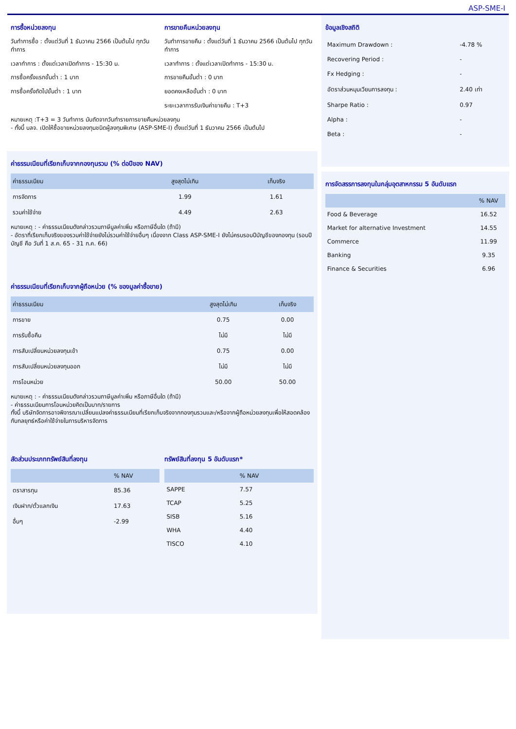ASP-SME-I
การซื้อหน่วยลงทุน
วันทำการซื้อ : ตั้งแต่วันที่ 1 ธันวาคม 2566 เป็นต้นไป ทุกวันทำการ
เวลาทำการ : ตั้งแต่เวลาเปิดทำการ - 15:30 น.
การซื้อครั้งแรกขั้นต่ำ : 1 บาท
การซื้อครั้งถัดไปขั้นต่ำ : 1 บาท
การขายคืนหน่วยลงทุน
วันทำการขายคืน : ตั้งแต่วันที่ 1 ธันวาคม 2566 เป็นต้นไป ทุกวันทำการ
เวลาทำการ : ตั้งแต่เวลาเปิดทำการ - 15:30 น.
การขายคืนขั้นต่ำ : 0 บาท
ยอดคงเหลือขั้นต่ำ : 0 บาท
ระยะเวลาการรับเงินค่าขายคืน : T+3
หมายเหตุ :T+3 = 3 วันทำการ นับถัดจากวันทำรายการขายคืนหน่วยลงทุน
- ทั้งนี้ บลจ. เปิดให้ซื้อขายหน่วยลงทุนชนิดผู้ลงทุนพิเศษ (ASP-SME-I) ตั้งแต่วันที่ 1 ธันวาคม 2566 เป็นต้นไป
ค่าธรรมเนียมที่เรียกเก็บจากกองทุนรวม (% ต่อปีของ NAV)
| ค่าธรรมเนียม | สูงสุดไม่เกิน | เก็บจริง |
| --- | --- | --- |
| การจัดการ | 1.99 | 1.61 |
| รวมค่าใช้จ่าย | 4.49 | 2.63 |
หมายเหตุ : - ค่าธรรมเนียมดังกล่าวรวมภาษีมูลค่าเพิ่ม หรือภาษีอื่นใด (ถ้ามี)
- อัตราที่เรียกเก็บจริงของรวมค่าใช้จ่ายยังไม่รวมค่าใช้จ่ายอื่นๆ เนื่องจาก Class ASP-SME-I ยังไม่ครบรอบปีบัญชีของกองทุน (รอบปีบัญชี คือ วันที่ 1 ส.ค. 65 - 31 ก.ค. 66)
ค่าธรรมเนียมที่เรียกเก็บจากผู้ถือหน่วย (% ของมูลค่าซื้อขาย)
| ค่าธรรมเนียม | สูงสุดไม่เกิน | เก็บจริง |
| --- | --- | --- |
| การขาย | 0.75 | 0.00 |
| การรับซื้อคืน | ไม่มี | ไม่มี |
| การสับเปลี่ยนหน่วยลงทุนเข้า | 0.75 | 0.00 |
| การสับเปลี่ยนหน่วยลงทุนออก | ไม่มี | ไม่มี |
| การโอนหน่วย | 50.00 | 50.00 |
หมายเหตุ : - ค่าธรรมเนียมดังกล่าวรวมภาษีมูลค่าเพิ่ม หรือภาษีอื่นใด (ถ้ามี)
- ค่าธรรมเนียมการโอนหน่วยคิดเป็นบาท/รายการ
ทั้งนี้ บริษัทจัดการอาจพิจารณาเปลี่ยนแปลงค่าธรรมเนียมที่เรียกเก็บจริงจากกองทุนรวมและ/หรือจากผู้ถือหน่วยลงทุนเพื่อให้สอดคล้องกับกลยุทธ์หรือค่าใช้จ่ายในการบริหารจัดการ
สัดส่วนประเภททรัพย์สินที่ลงทุน
| | % NAV |
| --- | --- |
| ตราสารทุน | 85.36 |
| เงินฝาก/ตั๋วแลกเงิน | 17.63 |
| อื่นๆ | -2.99 |
ทรัพย์สินที่ลงทุน 5 อันดับแรก*
| | % NAV |
| --- | --- |
| SAPPE | 7.57 |
| TCAP | 5.25 |
| SISB | 5.16 |
| WHA | 4.40 |
| TISCO | 4.10 |
ข้อมูลเชิงสถิติ
| Maximum Drawdown : | -4.78 % |
| Recovering Period : | - |
| Fx Hedging : | - |
| อัตราส่วนหมุนเวียนการลงทุน : | 2.40 เท่า |
| Sharpe Ratio : | 0.97 |
| Alpha : | - |
| Beta : | - |
การจัดสรรการลงทุนในกลุ่มอุตสาหกรรม 5 อันดับแรก
| | % NAV |
| --- | --- |
| Food & Beverage | 16.52 |
| Market for alternative Investment | 14.55 |
| Commerce | 11.99 |
| Banking | 9.35 |
| Finance & Securities | 6.96 |